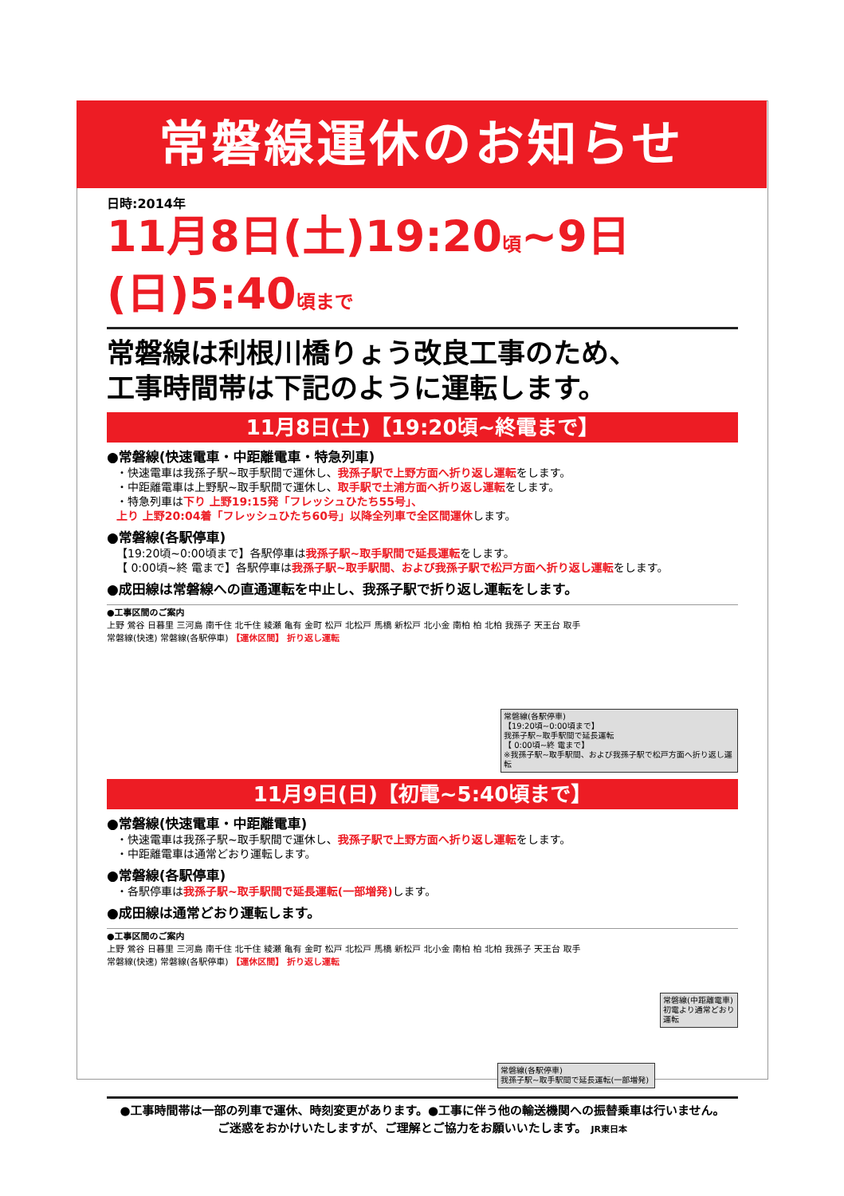常磐線運休のお知らせ
日時:2014年
11月8日(土)19:20頃~9日(日)5:40頃まで
常磐線は利根川橋りょう改良工事のため、
工事時間帯は下記のように運転します。
11月8日(土)【19:20頃~終電まで】
●常磐線(快速電車・中距離電車・特急列車)
・快速電車は我孫子駅~取手駅間で運休し、我孫子駅で上野方面へ折り返し運転をします。
・中距離電車は上野駅~取手駅間で運休し、取手駅で土浦方面へ折り返し運転をします。
・特急列車は下り 上野19:15発「フレッシュひたち55号」、
上り 上野20:04着「フレッシュひたち60号」以降全列車で全区間運休します。
●常磐線(各駅停車)
【19:20頃~0:00頃まで】各駅停車は我孫子駅~取手駅間で延長運転をします。
【 0:00頃~終 電まで】各駅停車は我孫子駅~取手駅間、および我孫子駅で松戸方面へ折り返し運転をします。
●成田線は常磐線への直通運転を中止し、我孫子駅で折り返し運転をします。
●工事区間のご案内
上野 鶯谷 日暮里 三河島 南千住 北千住 綾瀬 亀有 金町 松戸 北松戸 馬橋 新松戸 北小金 南柏 柏 北柏 我孫子 天王台 取手
常磐線(快速) 常磐線(各駅停車) 【運休区間】 折り返し運転
常磐線(各駅停車)
【19:20頃~0:00頃まで】
我孫子駅~取手駅間で延長運転
【 0:00頃~終 電まで】
※我孫子駅~取手駅間、および我孫子駅で松戸方面へ折り返し運転
11月9日(日)【初電~5:40頃まで】
●常磐線(快速電車・中距離電車)
・快速電車は我孫子駅~取手駅間で運休し、我孫子駅で上野方面へ折り返し運転をします。
・中距離電車は通常どおり運転します。
●常磐線(各駅停車)
・各駅停車は我孫子駅~取手駅間で延長運転(一部増発) します。
●成田線は通常どおり運転します。
●工事区間のご案内
上野 鶯谷 日暮里 三河島 南千住 北千住 綾瀬 亀有 金町 松戸 北松戸 馬橋 新松戸 北小金 南柏 柏 北柏 我孫子 天王台 取手
常磐線(快速) 常磐線(各駅停車) 【運休区間】 折り返し運転
常磐線(中距離電車)初電より通常どおり運転
常磐線(各駅停車)
我孫子駅~取手駅間で延長運転(一部増発)
●工事時間帯は一部の列車で運休、時刻変更があります。●工事に伴う他の輸送機関への振替乗車は行いません。
ご迷惑をおかけいたしますが、ご理解とご協力をお願いいたします。 JR東日本